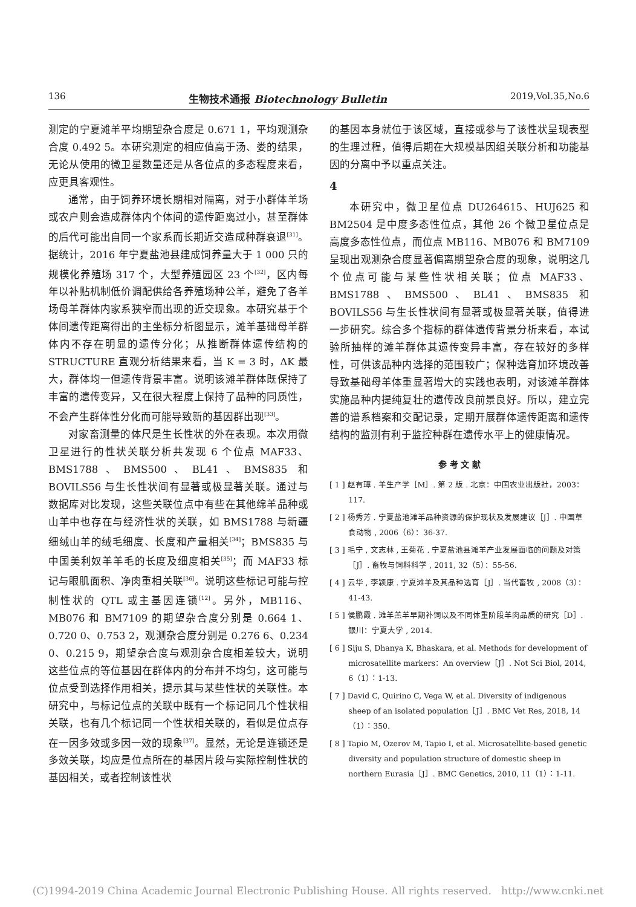136 生物技术通报 Biotechnology Bulletin 2019,Vol.35,No.6
测定的宁夏滩羊平均期望杂合度是 0.671 1，平均观测杂合度 0.492 5。本研究测定的相应值高于汤、娄的结果，无论从使用的微卫星数量还是从各位点的多态程度来看，应更具客观性。
通常，由于饲养环境长期相对隔离，对于小群体羊场或农户则会造成群体内个体间的遗传距离过小，甚至群体的后代可能出自同一个家系而长期近交造成种群衰退<sup>[31]</sup>。据统计，2016 年宁夏盐池县建成饲养量大于 1 000 只的规模化养殖场 317 个，大型养殖园区 23 个<sup>[32]</sup>，区内每年以补贴机制低价调配供给各养殖场种公羊，避免了各羊场母羊群体内家系狭窄而出现的近交现象。本研究基于个体间遗传距离得出的主坐标分析图显示，滩羊基础母羊群体内不存在明显的遗传分化；从推断群体遗传结构的 STRUCTURE 直观分析结果来看，当 K = 3 时，ΔK 最大，群体均一但遗传背景丰富。说明该滩羊群体既保持了丰富的遗传变异，又在很大程度上保持了品种的同质性，不会产生群体性分化而可能导致新的基因群出现<sup>[33]</sup>。
对家畜测量的体尺是生长性状的外在表现。本次用微卫星进行的性状关联分析共发现 6 个位点 MAF33、BMS1788、BMS500、BL41、BMS835 和 BOVILS56 与生长性状间有显著或极显著关联。通过与数据库对比发现，这些关联位点中有些在其他绵羊品种或山羊中也存在与经济性状的关联，如 BMS1788 与新疆细绒山羊的绒毛细度、长度和产量相关<sup>[34]</sup>；BMS835 与中国美利奴羊羊毛的长度及细度相关<sup>[35]</sup>；而 MAF33 标记与眼肌面积、净肉重相关联<sup>[36]</sup>。说明这些标记可能与控制性状的 QTL 或主基因连锁<sup>[12]</sup>。另外，MB116、MB076 和 BM7109 的期望杂合度分别是 0.664 1、0.720 0、0.753 2，观测杂合度分别是 0.276 6、0.234 0、0.215 9，期望杂合度与观测杂合度相差较大，说明这些位点的等位基因在群体内的分布并不均匀，这可能与位点受到选择作用相关，提示其与某些性状的关联性。本研究中，与标记位点的关联中既有一个标记同几个性状相关联，也有几个标记同一个性状相关联的，看似是位点存在一因多效或多因一效的现象<sup>[37]</sup>。显然，无论是连锁还是多效关联，均应是位点所在的基因片段与实际控制性状的基因相关，或者控制该性状
的基因本身就位于该区域，直接或参与了该性状呈现表型的生理过程，值得后期在大规模基因组关联分析和功能基因的分离中予以重点关注。
4
本研究中，微卫星位点 DU264615、HUJ625 和 BM2504 是中度多态性位点，其他 26 个微卫星位点是高度多态性位点，而位点 MB116、MB076 和 BM7109 呈现出观测杂合度显著偏离期望杂合度的现象，说明这几个位点可能与某些性状相关联；位点 MAF33、BMS1788、BMS500、BL41、BMS835 和 BOVILS56 与生长性状间有显著或极显著关联，值得进一步研究。综合多个指标的群体遗传背景分析来看，本试验所抽样的滩羊群体其遗传变异丰富，存在较好的多样性，可供该品种内选择的范围较广；保种选育加环境改善导致基础母羊体重显著增大的实践也表明，对该滩羊群体实施品种内提纯复壮的遗传改良前景良好。所以，建立完善的谱系档案和交配记录，定期开展群体遗传距离和遗传结构的监测有利于监控种群在遗传水平上的健康情况。
参 考 文 献
[ 1 ] 赵有璋 . 羊生产学［M］. 第 2 版 . 北京：中国农业出版社，2003：117.
[ 2 ] 杨秀芳 . 宁夏盐池滩羊品种资源的保护现状及发展建议［J］. 中国草食动物 , 2006（6）：36-37.
[ 3 ] 毛宁 , 文志林 , 王菊花 . 宁夏盐池县滩羊产业发展面临的问题及对策［J］. 畜牧与饲料科学 , 2011, 32（5）：55-56.
[ 4 ] 云华 , 李颖康 . 宁夏滩羊及其品种选育［J］. 当代畜牧 , 2008（3）：41-43.
[ 5 ] 侯鹏霞 . 滩羊羔羊早期补饲以及不同体重阶段羊肉品质的研究［D］. 银川：宁夏大学 , 2014.
[ 6 ] Siju S, Dhanya K, Bhaskara, et al. Methods for development of microsatellite markers：An overview［J］. Not Sci Biol, 2014, 6（1）：1-13.
[ 7 ] David C, Quirino C, Vega W, et al. Diversity of indigenous sheep of an isolated population［J］. BMC Vet Res, 2018, 14（1）：350.
[ 8 ] Tapio M, Ozerov M, Tapio I, et al. Microsatellite-based genetic diversity and population structure of domestic sheep in northern Eurasia［J］. BMC Genetics, 2010, 11（1）：1-11.
(C)1994-2019 China Academic Journal Electronic Publishing House. All rights reserved. http://www.cnki.net